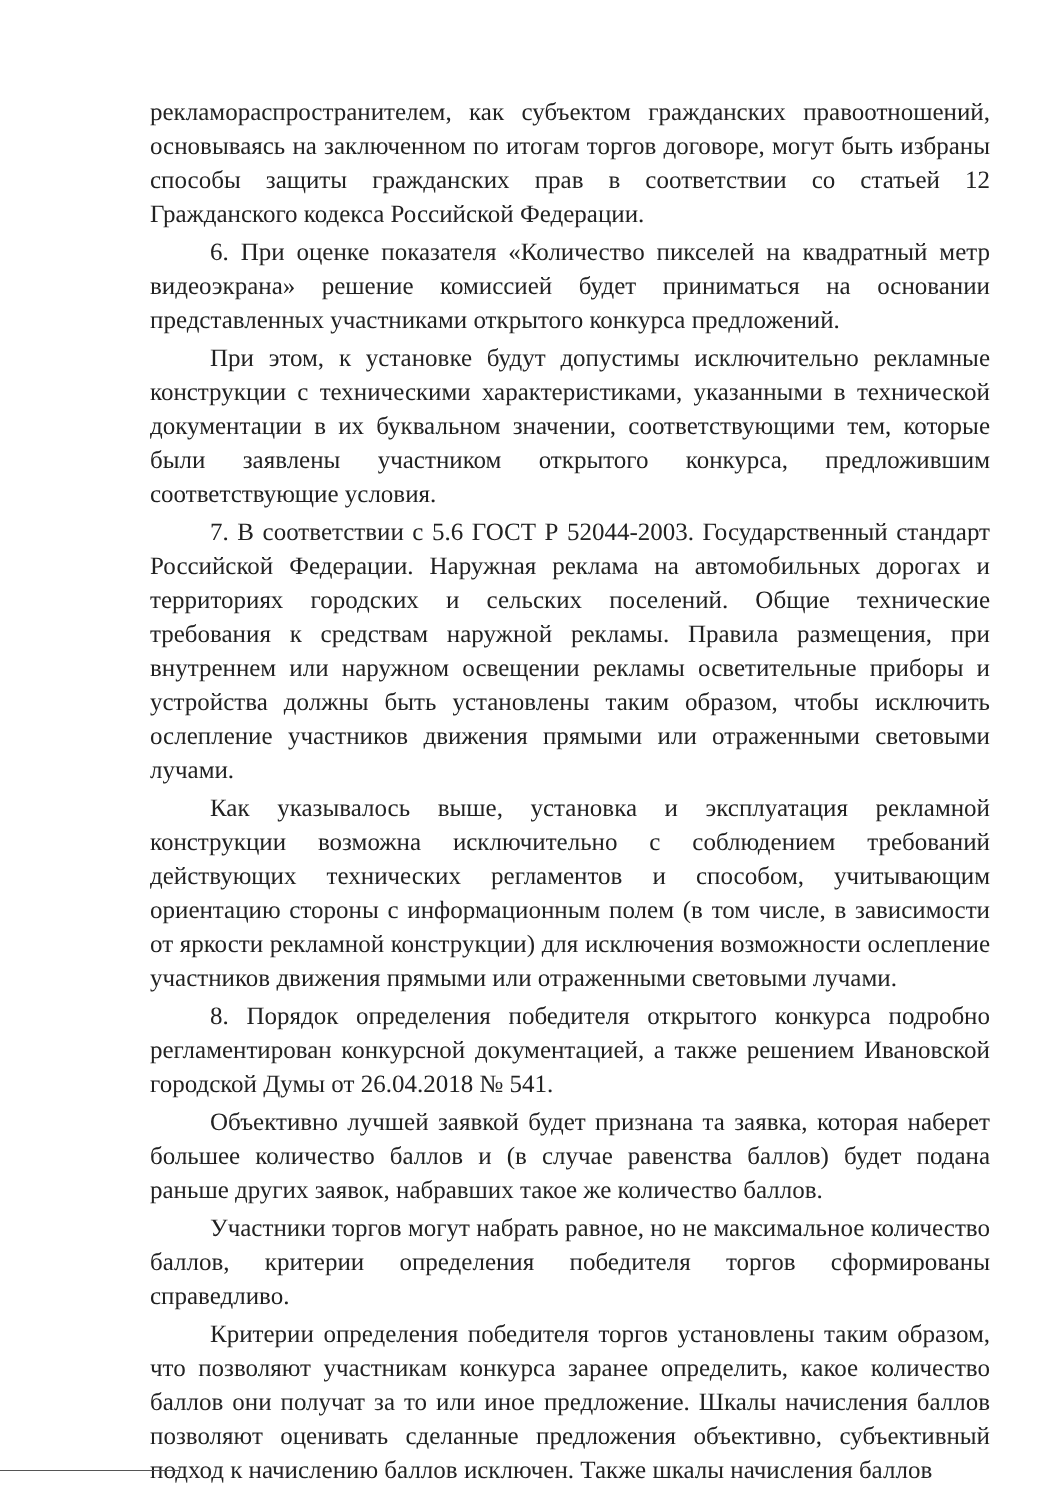рекламораспространителем, как субъектом гражданских правоотношений, основываясь на заключенном по итогам торгов договоре, могут быть избраны способы защиты гражданских прав в соответствии со статьей 12 Гражданского кодекса Российской Федерации.
6. При оценке показателя «Количество пикселей на квадратный метр видеоэкрана» решение комиссией будет приниматься на основании представленных участниками открытого конкурса предложений.
При этом, к установке будут допустимы исключительно рекламные конструкции с техническими характеристиками, указанными в технической документации в их буквальном значении, соответствующими тем, которые были заявлены участником открытого конкурса, предложившим соответствующие условия.
7. В соответствии с 5.6 ГОСТ Р 52044-2003. Государственный стандарт Российской Федерации. Наружная реклама на автомобильных дорогах и территориях городских и сельских поселений. Общие технические требования к средствам наружной рекламы. Правила размещения, при внутреннем или наружном освещении рекламы осветительные приборы и устройства должны быть установлены таким образом, чтобы исключить ослепление участников движения прямыми или отраженными световыми лучами.
Как указывалось выше, установка и эксплуатация рекламной конструкции возможна исключительно с соблюдением требований действующих технических регламентов и способом, учитывающим ориентацию стороны с информационным полем (в том числе, в зависимости от яркости рекламной конструкции) для исключения возможности ослепление участников движения прямыми или отраженными световыми лучами.
8. Порядок определения победителя открытого конкурса подробно регламентирован конкурсной документацией, а также решением Ивановской городской Думы от 26.04.2018 № 541.
Объективно лучшей заявкой будет признана та заявка, которая наберет большее количество баллов и (в случае равенства баллов) будет подана раньше других заявок, набравших такое же количество баллов.
Участники торгов могут набрать равное, но не максимальное количество баллов, критерии определения победителя торгов сформированы справедливо.
Критерии определения победителя торгов установлены таким образом, что позволяют участникам конкурса заранее определить, какое количество баллов они получат за то или иное предложение. Шкалы начисления баллов позволяют оценивать сделанные предложения объективно, субъективный подход к начислению баллов исключен. Также шкалы начисления баллов